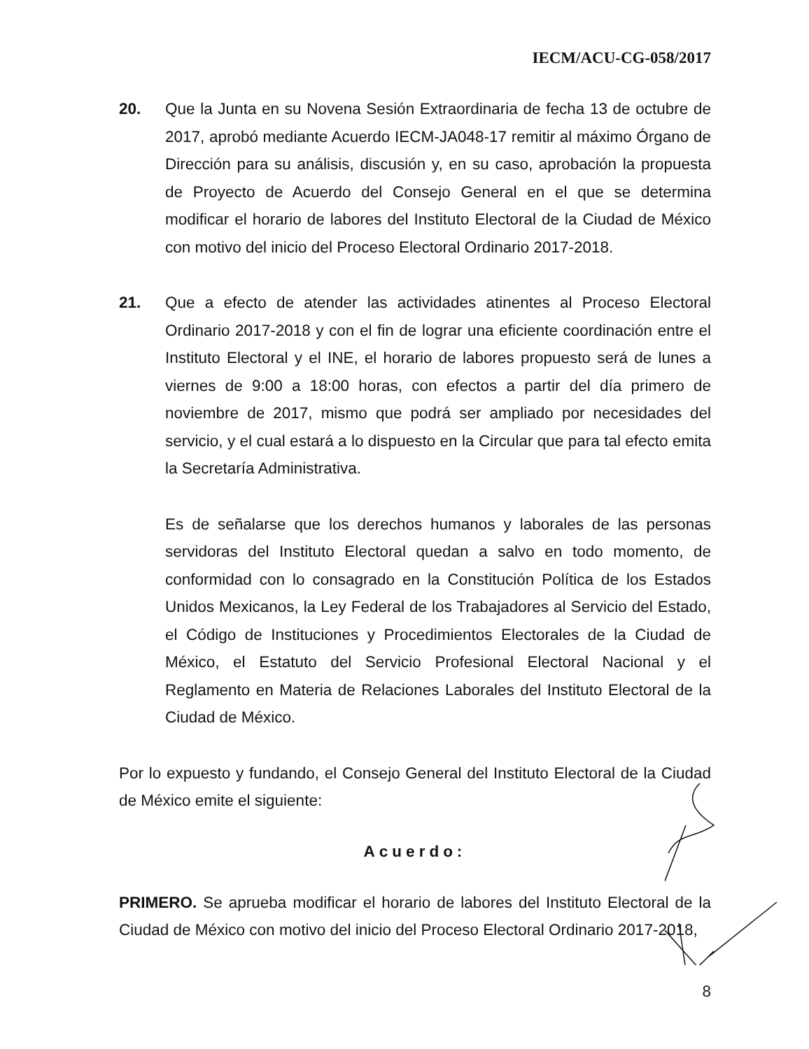IECM/ACU-CG-058/2017
20. Que la Junta en su Novena Sesión Extraordinaria de fecha 13 de octubre de 2017, aprobó mediante Acuerdo IECM-JA048-17 remitir al máximo Órgano de Dirección para su análisis, discusión y, en su caso, aprobación la propuesta de Proyecto de Acuerdo del Consejo General en el que se determina modificar el horario de labores del Instituto Electoral de la Ciudad de México con motivo del inicio del Proceso Electoral Ordinario 2017-2018.
21. Que a efecto de atender las actividades atinentes al Proceso Electoral Ordinario 2017-2018 y con el fin de lograr una eficiente coordinación entre el Instituto Electoral y el INE, el horario de labores propuesto será de lunes a viernes de 9:00 a 18:00 horas, con efectos a partir del día primero de noviembre de 2017, mismo que podrá ser ampliado por necesidades del servicio, y el cual estará a lo dispuesto en la Circular que para tal efecto emita la Secretaría Administrativa.
Es de señalarse que los derechos humanos y laborales de las personas servidoras del Instituto Electoral quedan a salvo en todo momento, de conformidad con lo consagrado en la Constitución Política de los Estados Unidos Mexicanos, la Ley Federal de los Trabajadores al Servicio del Estado, el Código de Instituciones y Procedimientos Electorales de la Ciudad de México, el Estatuto del Servicio Profesional Electoral Nacional y el Reglamento en Materia de Relaciones Laborales del Instituto Electoral de la Ciudad de México.
Por lo expuesto y fundando, el Consejo General del Instituto Electoral de la Ciudad de México emite el siguiente:
Acuerdo:
PRIMERO. Se aprueba modificar el horario de labores del Instituto Electoral de la Ciudad de México con motivo del inicio del Proceso Electoral Ordinario 2017-2018,
8